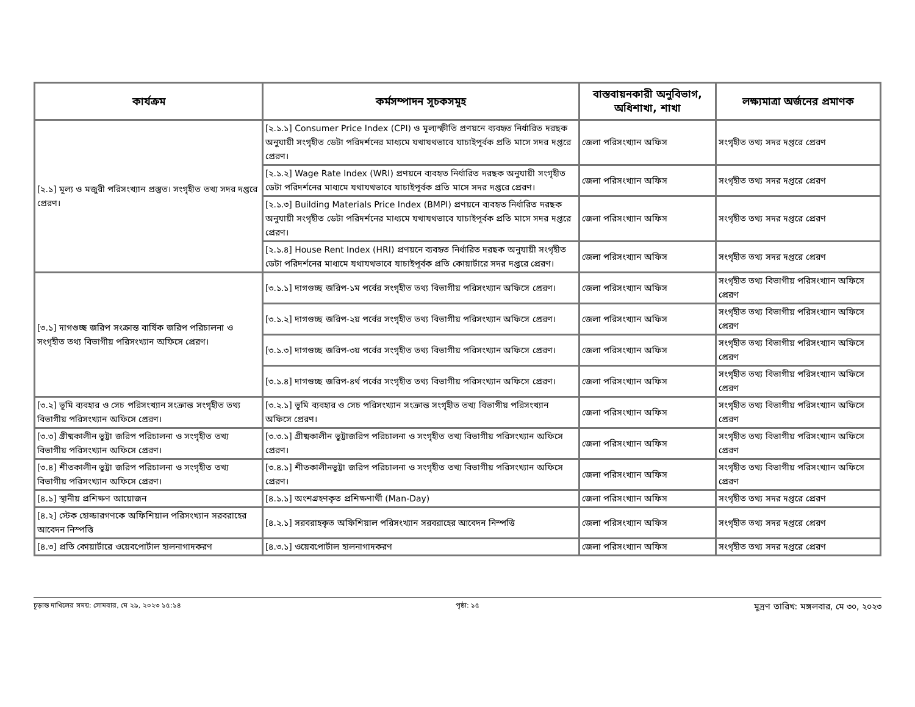| কার্যক্রম | কর্মসম্পাদন সূচকসমূহ | বাস্তবায়নকারী অনুবিভাগ, অধিশাখা, শাখা | লক্ষ্যমাত্রা অর্জনের প্রমাণক |
| --- | --- | --- | --- |
| [২.১] মূল্য ও মজুরী পরিসংখ্যান প্রস্তুত। সংগৃহীত তথ্য সদর দপ্তরে প্রেরণ। | [২.১.১] Consumer Price Index (CPI) ও মূল্যস্ফীতি প্রণয়নে ব্যবহৃত নির্ধারিত দরছক অনুযায়ী সংগৃহীত ডেটা পরিদর্শনের মাধ্যমে যথাযথভাবে যাচাইপূর্বক প্রতি মাসে সদর দপ্তরে প্রেরণ। | জেলা পরিসংখ্যান অফিস | সংগৃহীত তথ্য সদর দপ্তরে প্রেরণ |
| | [২.১.২] Wage Rate Index (WRI) প্রণয়নে ব্যবহৃত নির্ধারিত দরছক অনুযায়ী সংগৃহীত ডেটা পরিদর্শনের মাধ্যমে যথাযথভাবে যাচাইপূর্বক প্রতি মাসে সদর দপ্তরে প্রেরণ। | জেলা পরিসংখ্যান অফিস | সংগৃহীত তথ্য সদর দপ্তরে প্রেরণ |
| | [২.১.৩] Building Materials Price Index (BMPI) প্রণয়নে ব্যবহৃত নির্ধারিত দরছক অনুযায়ী সংগৃহীত ডেটা পরিদর্শনের মাধ্যমে যথাযথভাবে যাচাইপূর্বক প্রতি মাসে সদর দপ্তরে প্রেরণ। | জেলা পরিসংখ্যান অফিস | সংগৃহীত তথ্য সদর দপ্তরে প্রেরণ |
| | [২.১.৪] House Rent Index (HRI) প্রণয়নে ব্যবহৃত নির্ধারিত দরছক অনুযায়ী সংগৃহীত ডেটা পরিদর্শনের মাধ্যমে যথাযথভাবে যাচাইপূর্বক প্রতি কোয়ার্টারে সদর দপ্তরে প্রেরণ। | জেলা পরিসংখ্যান অফিস | সংগৃহীত তথ্য সদর দপ্তরে প্রেরণ |
| [৩.১] দাগগুচ্ছ জরিপ সংক্রান্ত বার্ষিক জরিপ পরিচালনা ও সংগৃহীত তথ্য বিভাগীয় পরিসংখ্যান অফিসে প্রেরণ। | [৩.১.১] দাগগুচ্ছ জরিপ-১ম পর্বের সংগৃহীত তথ্য বিভাগীয় পরিসংখ্যান অফিসে প্রেরণ। | জেলা পরিসংখ্যান অফিস | সংগৃহীত তথ্য বিভাগীয় পরিসংখ্যান অফিসে প্রেরণ |
| | [৩.১.২] দাগগুচ্ছ জরিপ-২য় পর্বের সংগৃহীত তথ্য বিভাগীয় পরিসংখ্যান অফিসে প্রেরণ। | জেলা পরিসংখ্যান অফিস | সংগৃহীত তথ্য বিভাগীয় পরিসংখ্যান অফিসে প্রেরণ |
| | [৩.১.৩] দাগগুচ্ছ জরিপ-৩য় পর্বের সংগৃহীত তথ্য বিভাগীয় পরিসংখ্যান অফিসে প্রেরণ। | জেলা পরিসংখ্যান অফিস | সংগৃহীত তথ্য বিভাগীয় পরিসংখ্যান অফিসে প্রেরণ |
| | [৩.১.৪] দাগগুচ্ছ জরিপ-৪র্থ পর্বের সংগৃহীত তথ্য বিভাগীয় পরিসংখ্যান অফিসে প্রেরণ। | জেলা পরিসংখ্যান অফিস | সংগৃহীত তথ্য বিভাগীয় পরিসংখ্যান অফিসে প্রেরণ |
| [৩.২] ভূমি ব্যবহার ও সেচ পরিসংখ্যান সংক্রান্ত সংগৃহীত তথ্য বিভাগীয় পরিসংখ্যান অফিসে প্রেরণ। | [৩.২.১] ভূমি ব্যবহার ও সেচ পরিসংখ্যান সংক্রান্ত সংগৃহীত তথ্য বিভাগীয় পরিসংখ্যান অফিসে প্রেরণ। | জেলা পরিসংখ্যান অফিস | সংগৃহীত তথ্য বিভাগীয় পরিসংখ্যান অফিসে প্রেরণ |
| [৩.৩] গ্রীষ্মকালীন ভুট্টা জরিপ পরিচালনা ও সংগৃহীত তথ্য বিভাগীয় পরিসংখ্যান অফিসে প্রেরণ। | [৩.৩.১] গ্রীষ্মকালীন ভুট্টাজরিপ পরিচালনা ও সংগৃহীত তথ্য বিভাগীয় পরিসংখ্যান অফিসে প্রেরণ। | জেলা পরিসংখ্যান অফিস | সংগৃহীত তথ্য বিভাগীয় পরিসংখ্যান অফিসে প্রেরণ |
| [৩.৪] শীতকালীন ভুট্টা জরিপ পরিচালনা ও সংগৃহীত তথ্য বিভাগীয় পরিসংখ্যান অফিসে প্রেরণ। | [৩.৪.১] শীতকালীনভুট্টা জরিপ পরিচালনা ও সংগৃহীত তথ্য বিভাগীয় পরিসংখ্যান অফিসে প্রেরণ। | জেলা পরিসংখ্যান অফিস | সংগৃহীত তথ্য বিভাগীয় পরিসংখ্যান অফিসে প্রেরণ |
| [৪.১] স্থানীয় প্রশিক্ষণ আয়োজন | [৪.১.১] অংশগ্রহণকৃত প্রশিক্ষণার্থী (Man-Day) | জেলা পরিসংখ্যান অফিস | সংগৃহীত তথ্য সদর দপ্তরে প্রেরণ |
| [৪.২] স্টেক হোল্ডারগণকে অফিশিয়াল পরিসংখ্যান সরবরাহের আবেদন নিস্পত্তি | [৪.২.১] সরবরাহকৃত অফিশিয়াল পরিসংখ্যান সরবরাহের আবেদন নিস্পত্তি | জেলা পরিসংখ্যান অফিস | সংগৃহীত তথ্য সদর দপ্তরে প্রেরণ |
| [৪.৩] প্রতি কোয়ার্টারে ওয়েবপোর্টাল হালনাগাদকরণ | [৪.৩.১] ওয়েবপোর্টাল হালনাগাদকরণ | জেলা পরিসংখ্যান অফিস | সংগৃহীত তথ্য সদর দপ্তরে প্রেরণ |
চূড়ান্ত দাখিলের সময়: সোমবার, মে ২৯, ২০২৩ ১৫:১৪ পৃষ্ঠা: ১৫ মুদ্রণ তারিখ: মঙ্গলবার, মে ৩০, ২০২৩